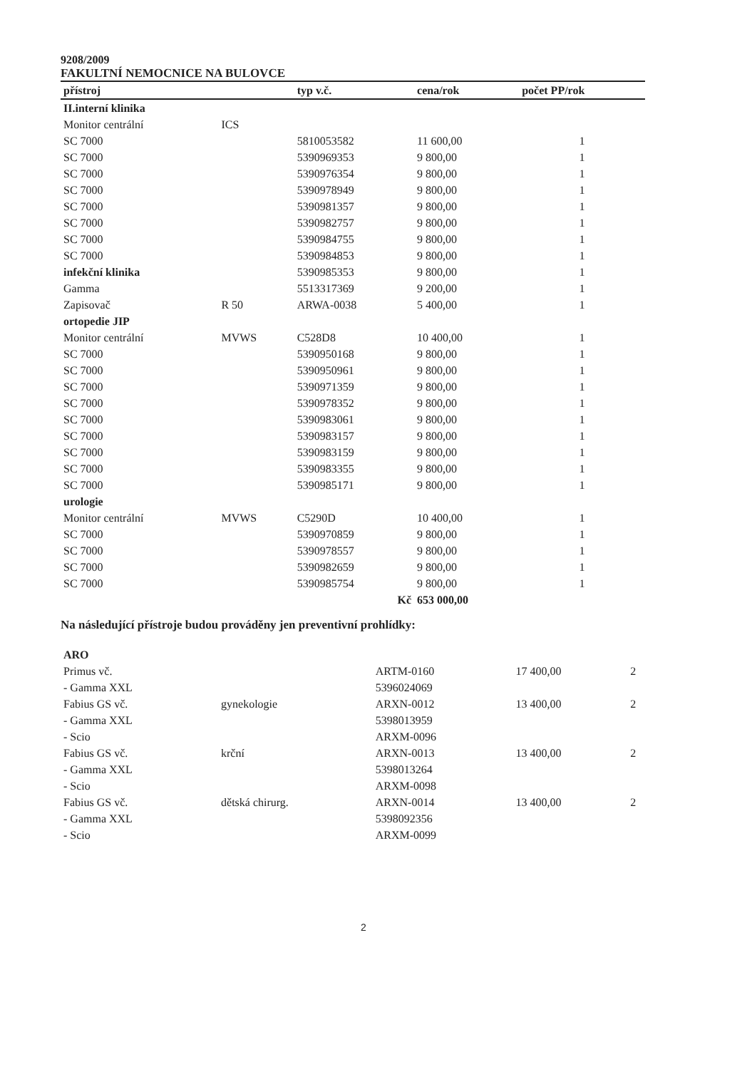9208/2009
FAKULTNÍ NEMOCNICE NA BULOVCE
| přístroj | | typ v.č. | cena/rok | počet PP/rok |
| --- | --- | --- | --- | --- |
| II.interní klinika | | | | |
| Monitor centrální | ICS | | | |
| SC 7000 | | 5810053582 | 11 600,00 | 1 |
| SC 7000 | | 5390969353 | 9 800,00 | 1 |
| SC 7000 | | 5390976354 | 9 800,00 | 1 |
| SC 7000 | | 5390978949 | 9 800,00 | 1 |
| SC 7000 | | 5390981357 | 9 800,00 | 1 |
| SC 7000 | | 5390982757 | 9 800,00 | 1 |
| SC 7000 | | 5390984755 | 9 800,00 | 1 |
| SC 7000 | | 5390984853 | 9 800,00 | 1 |
| infekční klinika | | 5390985353 | 9 800,00 | 1 |
| Gamma | | 5513317369 | 9 200,00 | 1 |
| Zapisovač | R 50 | ARWA-0038 | 5 400,00 | 1 |
| ortopedie JIP | | | | |
| Monitor centrální | MVWS | C528D8 | 10 400,00 | 1 |
| SC 7000 | | 5390950168 | 9 800,00 | 1 |
| SC 7000 | | 5390950961 | 9 800,00 | 1 |
| SC 7000 | | 5390971359 | 9 800,00 | 1 |
| SC 7000 | | 5390978352 | 9 800,00 | 1 |
| SC 7000 | | 5390983061 | 9 800,00 | 1 |
| SC 7000 | | 5390983157 | 9 800,00 | 1 |
| SC 7000 | | 5390983159 | 9 800,00 | 1 |
| SC 7000 | | 5390983355 | 9 800,00 | 1 |
| SC 7000 | | 5390985171 | 9 800,00 | 1 |
| urologie | | | | |
| Monitor centrální | MVWS | C5290D | 10 400,00 | 1 |
| SC 7000 | | 5390970859 | 9 800,00 | 1 |
| SC 7000 | | 5390978557 | 9 800,00 | 1 |
| SC 7000 | | 5390982659 | 9 800,00 | 1 |
| SC 7000 | | 5390985754 | 9 800,00 | 1 |
| | | Kč | 653 000,00 | |
Na následující přístroje budou prováděny jen preventivní prohlídky:
| ARO | | | | |
| Primus vč. | | ARTM-0160 | 17 400,00 | 2 |
| - Gamma XXL | | 5396024069 | | |
| Fabius GS vč. | gynekologie | ARXN-0012 | 13 400,00 | 2 |
| - Gamma XXL | | 5398013959 | | |
| - Scio | | ARXM-0096 | | |
| Fabius GS vč. | krční | ARXN-0013 | 13 400,00 | 2 |
| - Gamma XXL | | 5398013264 | | |
| - Scio | | ARXM-0098 | | |
| Fabius GS vč. | dětská chirurg. | ARXN-0014 | 13 400,00 | 2 |
| - Gamma XXL | | 5398092356 | | |
| - Scio | | ARXM-0099 | | |
2